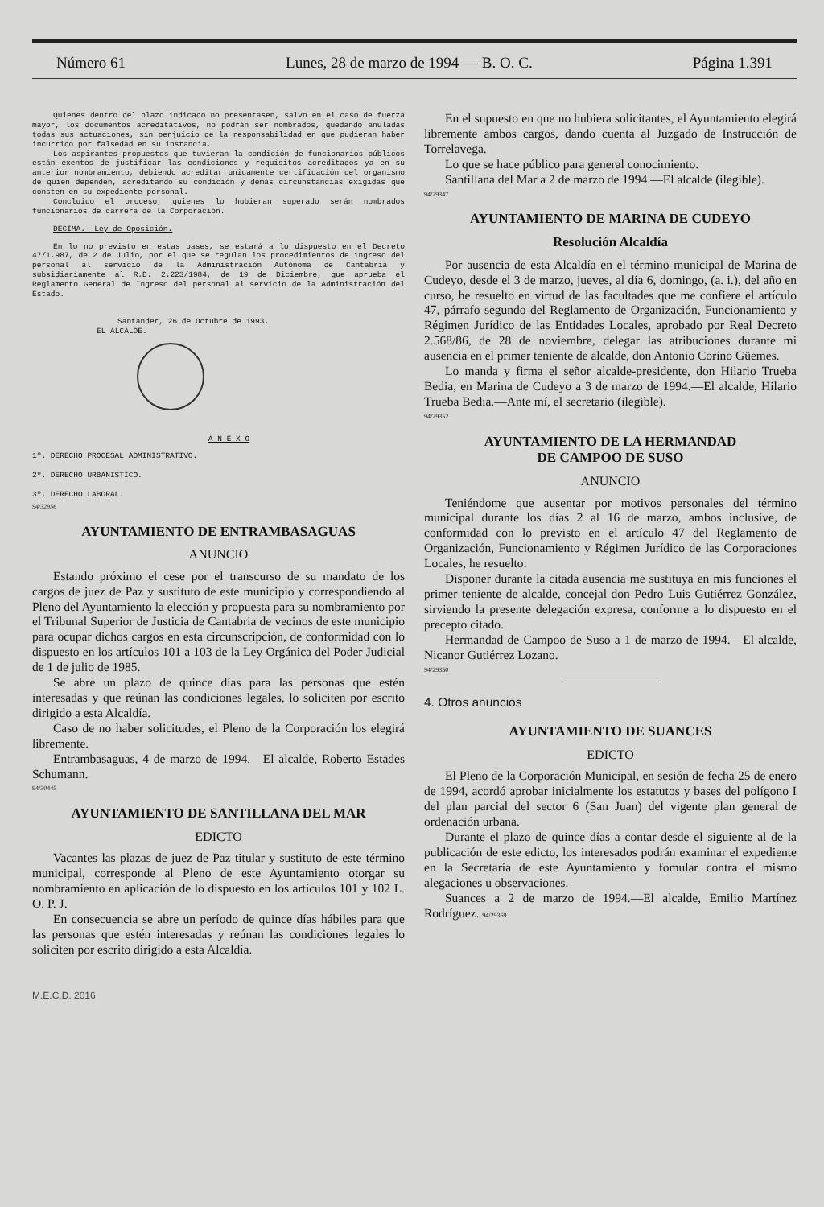Número 61 Lunes, 28 de marzo de 1994 — B. O. C. Página 1.391
Quienes dentro del plazo indicado no presentasen, salvo en el caso de fuerza mayor, los documentos acreditativos, no podrán ser nombrados, quedando anuladas todas sus actuaciones, sin perjuicio de la responsabilidad en que pudieran haber incurrido por falsedad en su instancia.
Los aspirantes propuestos que tuvieran la condición de funcionarios públicos están exentos de justificar las condiciones y requisitos acreditados ya en su anterior nombramiento, debiendo acreditar unicamente certificación del organismo de quien dependen, acreditando su condición y demás circunstancias exigidas que consten en su expediente personal.
Concluido el proceso, quienes lo hubieran superado serán nombrados funcionarios de carrera de la Corporación.
DECIMA.- Ley de Oposición.
En lo no previsto en estas bases, se estará a lo dispuesto en el Decreto 47/1.987, de 2 de Julio, por el que se regulan los procedimientos de ingreso del personal al servicio de la Administración Autónoma de Cantabria y subsidiariamente al R.D. 2.223/1984, de 19 de Diciembre, que aprueba el Reglamento General de Ingreso del personal al servicio de la Administración del Estado.
Santander, 26 de Octubre de 1993.
EL ALCALDE.
A N E X O
1º. DERECHO PROCESAL ADMINISTRATIVO.
2º. DERECHO URBANISTICO.
3º. DERECHO LABORAL.
94/32956
AYUNTAMIENTO DE ENTRAMBASAGUAS
ANUNCIO
Estando próximo el cese por el transcurso de su mandato de los cargos de juez de Paz y sustituto de este municipio y correspondiendo al Pleno del Ayuntamiento la elección y propuesta para su nombramiento por el Tribunal Superior de Justicia de Cantabria de vecinos de este municipio para ocupar dichos cargos en esta circunscripción, de conformidad con lo dispuesto en los artículos 101 a 103 de la Ley Orgánica del Poder Judicial de 1 de julio de 1985.
Se abre un plazo de quince días para las personas que estén interesadas y que reúnan las condiciones legales, lo soliciten por escrito dirigido a esta Alcaldía.
Caso de no haber solicitudes, el Pleno de la Corporación los elegirá libremente.
Entrambasaguas, 4 de marzo de 1994.—El alcalde, Roberto Estades Schumann.
94/30445
AYUNTAMIENTO DE SANTILLANA DEL MAR
EDICTO
Vacantes las plazas de juez de Paz titular y sustituto de este término municipal, corresponde al Pleno de este Ayuntamiento otorgar su nombramiento en aplicación de lo dispuesto en los artículos 101 y 102 L. O. P. J.
En consecuencia se abre un período de quince días hábiles para que las personas que estén interesadas y reúnan las condiciones legales lo soliciten por escrito dirigido a esta Alcaldía.
M.E.C.D. 2016
En el supuesto en que no hubiera solicitantes, el Ayuntamiento elegirá libremente ambos cargos, dando cuenta al Juzgado de Instrucción de Torrelavega.
Lo que se hace público para general conocimiento.
Santillana del Mar a 2 de marzo de 1994.—El alcalde (ilegible).
94/29347
AYUNTAMIENTO DE MARINA DE CUDEYO
Resolución Alcaldía
Por ausencia de esta Alcaldía en el término municipal de Marina de Cudeyo, desde el 3 de marzo, jueves, al día 6, domingo, (a. i.), del año en curso, he resuelto en virtud de las facultades que me confiere el artículo 47, párrafo segundo del Reglamento de Organización, Funcionamiento y Régimen Jurídico de las Entidades Locales, aprobado por Real Decreto 2.568/86, de 28 de noviembre, delegar las atribuciones durante mi ausencia en el primer teniente de alcalde, don Antonio Corino Güemes.
Lo manda y firma el señor alcalde-presidente, don Hilario Trueba Bedia, en Marina de Cudeyo a 3 de marzo de 1994.—El alcalde, Hilario Trueba Bedia.—Ante mí, el secretario (ilegible).
94/29352
AYUNTAMIENTO DE LA HERMANDAD
DE CAMPOO DE SUSO
ANUNCIO
Teniéndome que ausentar por motivos personales del término municipal durante los días 2 al 16 de marzo, ambos inclusive, de conformidad con lo previsto en el artículo 47 del Reglamento de Organización, Funcionamiento y Régimen Jurídico de las Corporaciones Locales, he resuelto:
Disponer durante la citada ausencia me sustituya en mis funciones el primer teniente de alcalde, concejal don Pedro Luis Gutiérrez González, sirviendo la presente delegación expresa, conforme a lo dispuesto en el precepto citado.
Hermandad de Campoo de Suso a 1 de marzo de 1994.—El alcalde, Nicanor Gutiérrez Lozano.
94/29350
4. Otros anuncios
AYUNTAMIENTO DE SUANCES
EDICTO
El Pleno de la Corporación Municipal, en sesión de fecha 25 de enero de 1994, acordó aprobar inicialmente los estatutos y bases del polígono I del plan parcial del sector 6 (San Juan) del vigente plan general de ordenación urbana.
Durante el plazo de quince días a contar desde el siguiente al de la publicación de este edicto, los interesados podrán examinar el expediente en la Secretaría de este Ayuntamiento y fomular contra el mismo alegaciones u observaciones.
Suances a 2 de marzo de 1994.—El alcalde, Emilio Martínez Rodríguez. 94/29369